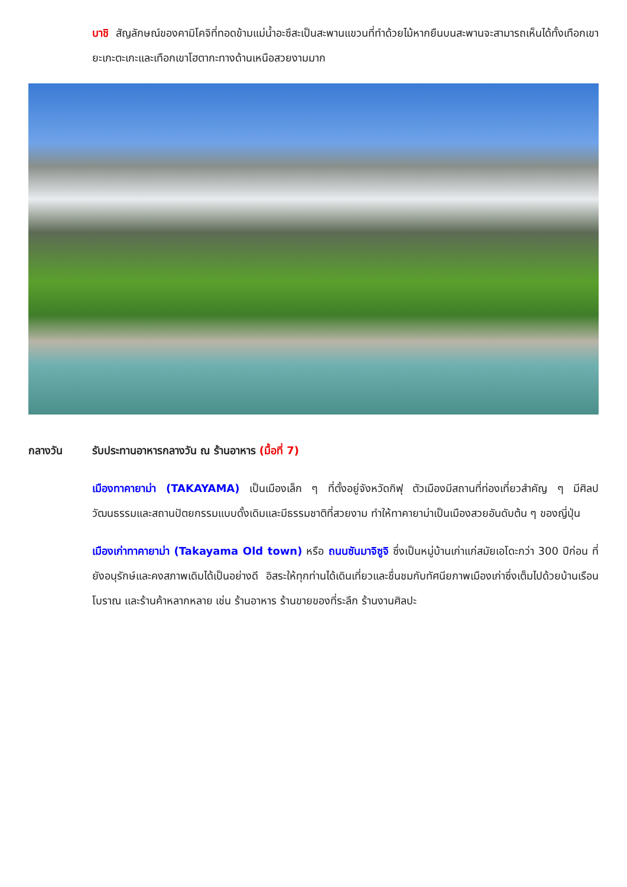บาชิ สัญลักษณ์ของคามิโคจิที่ทอดข้ามแม่น้ำอะซึสะเป็นสะพานแขวนที่ทำด้วยไม้หากยืนบนสะพานจะสามารถเห็นได้ทั้งเทือกเขายะเกะตะเกะและเทือกเขาโฮตากะทางด้านเหนือสวยงามมาก
กลางวัน รับประทานอาหารกลางวัน ณ ร้านอาหาร (มื้อที่ 7)
เมืองทาคายาม่า (TAKAYAMA) เป็นเมืองเล็ก ๆ ที่ตั้งอยู่จังหวัดกิฟุ ตัวเมืองมีสถานที่ท่องเที่ยวสำคัญ ๆ มีศิลปวัฒนธรรมและสถานปัตยกรรมแบบดั้งเดิมและมีธรรมชาติที่สวยงาม ทำให้ทาคายาม่าเป็นเมืองสวยอันดับต้น ๆ ของญี่ปุ่น
เมืองเก่าทาคายาม่า (Takayama Old town) หรือ ถนนซันมาจิซูจิ ซึ่งเป็นหมู่บ้านเก่าแก่สมัยเอโดะกว่า 300 ปีก่อน ที่ยังอนุรักษ์และคงสภาพเดิมได้เป็นอย่างดี อิสระให้ทุกท่านได้เดินเที่ยวและชื่นชมกับทัศนียภาพเมืองเก่าซึ่งเต็มไปด้วยบ้านเรือนโบราณ และร้านค้าหลากหลาย เช่น ร้านอาหาร ร้านขายของที่ระลึก ร้านงานศิลปะ